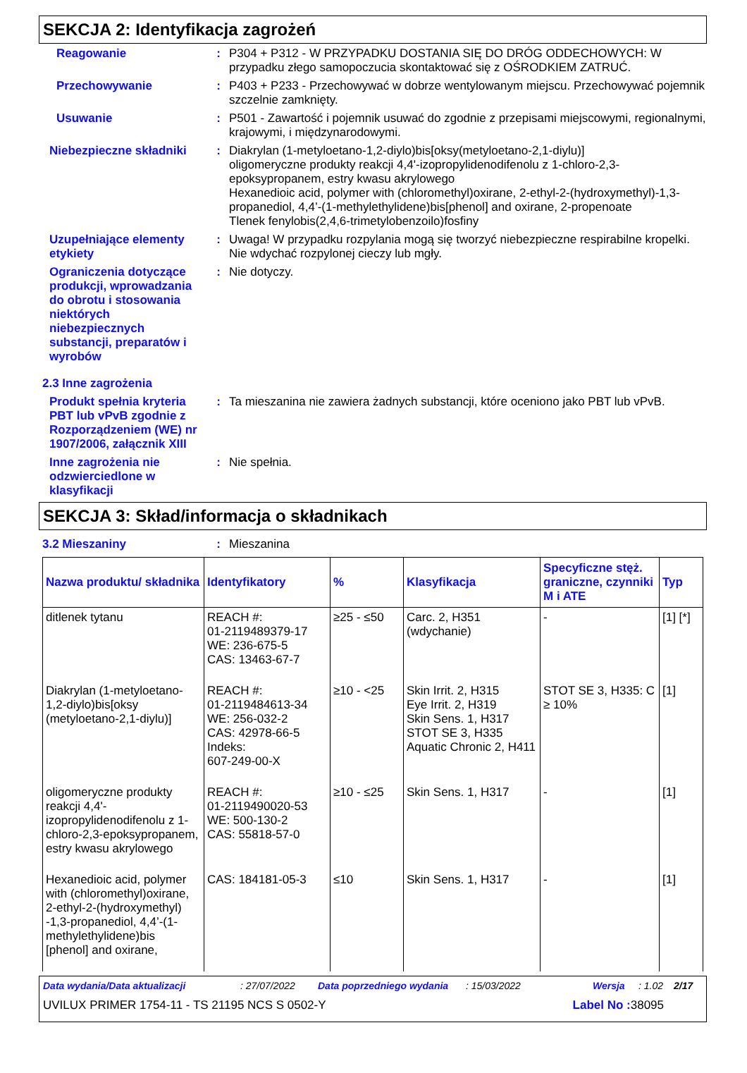SEKCJA 2: Identyfikacja zagrożeń
Reagowanie : P304 + P312 - W PRZYPADKU DOSTANIA SIĘ DO DRÓG ODDECHOWYCH: W przypadku złego samopoczucia skontaktować się z OŚRODKIEM ZATRUĆ.
Przechowywanie : P403 + P233 - Przechowywać w dobrze wentylowanym miejscu. Przechowywać pojemnik szczelnie zamknięty.
Usuwanie : P501 - Zawartość i pojemnik usuwać do zgodnie z przepisami miejscowymi, regionalnymi, krajowymi, i międzynarodowymi.
Niebezpieczne składniki : Diakrylan (1-metyloetano-1,2-diylo)bis[oksy(metyloetano-2,1-diylu)]
oligomeryczne produkty reakcji 4,4'-izopropylidenodifenolu z 1-chloro-2,3-epoksypropanem, estry kwasu akrylowego
Hexanedioic acid, polymer with (chloromethyl)oxirane, 2-ethyl-2-(hydroxymethyl)-1,3-propanediol, 4,4’-(1-methylethylidene)bis[phenol] and oxirane, 2-propenoate
Tlenek fenylobis(2,4,6-trimetylobenzoilo)fosfiny
Uzupełniające elementy etykiety
: Uwaga! W przypadku rozpylania mogą się tworzyć niebezpieczne respirabilne kropelki. Nie wdychać rozpylonej cieczy lub mgły.
Ograniczenia dotyczące produkcji, wprowadzania do obrotu i stosowania niektórych niebezpiecznych substancji, preparatów i wyrobów
: Nie dotyczy.
2.3 Inne zagrożenia
Produkt spełnia kryteria PBT lub vPvB zgodnie z Rozporządzeniem (WE) nr 1907/2006, załącznik XIII
: Ta mieszanina nie zawiera żadnych substancji, które oceniono jako PBT lub vPvB.
Inne zagrożenia nie odzwierciedlone w klasyfikacji
: Nie spełnia.
SEKCJA 3: Skład/informacja o składnikach
3.2 Mieszaniny : Mieszanina
| Nazwa produktu/ składnika | Identyfikatory | % | Klasyfikacja | Specyficzne stęż. graniczne, czynniki M i ATE | Typ |
| --- | --- | --- | --- | --- | --- |
| ditlenek tytanu | REACH #: 01-2119489379-17 WE: 236-675-5 CAS: 13463-67-7 | ≥25 - ≤50 | Carc. 2, H351 (wdychanie) | - | [1] [*] |
| Diakrylan (1-metyloetano-1,2-diylo)bis[oksy (metyloetano-2,1-diylu)] | REACH #: 01-2119484613-34 WE: 256-032-2 CAS: 42978-66-5 Indeks: 607-249-00-X | ≥10 - <25 | Skin Irrit. 2, H315 Eye Irrit. 2, H319 Skin Sens. 1, H317 STOT SE 3, H335 Aquatic Chronic 2, H411 | STOT SE 3, H335: C ≥ 10% | [1] |
| oligomeryczne produkty reakcji 4,4'-izopropylidenodifenolu z 1-chloro-2,3-epoksypropanem, estry kwasu akrylowego | REACH #: 01-2119490020-53 WE: 500-130-2 CAS: 55818-57-0 | ≥10 - ≤25 | Skin Sens. 1, H317 | - | [1] |
| Hexanedioic acid, polymer with (chloromethyl)oxirane, 2-ethyl-2-(hydroxymethyl) -1,3-propanediol, 4,4’-(1-methylethylidene)bis [phenol] and oxirane, | CAS: 184181-05-3 | ≤10 | Skin Sens. 1, H317 | - | [1] |
Data wydania/Data aktualizacji: 27/07/2022 Data poprzedniego wydania: 15/03/2022 Wersja: 1.02 2/17
UVILUX PRIMER 1754-11 - TS 21195 NCS S 0502-Y Label No : 38095